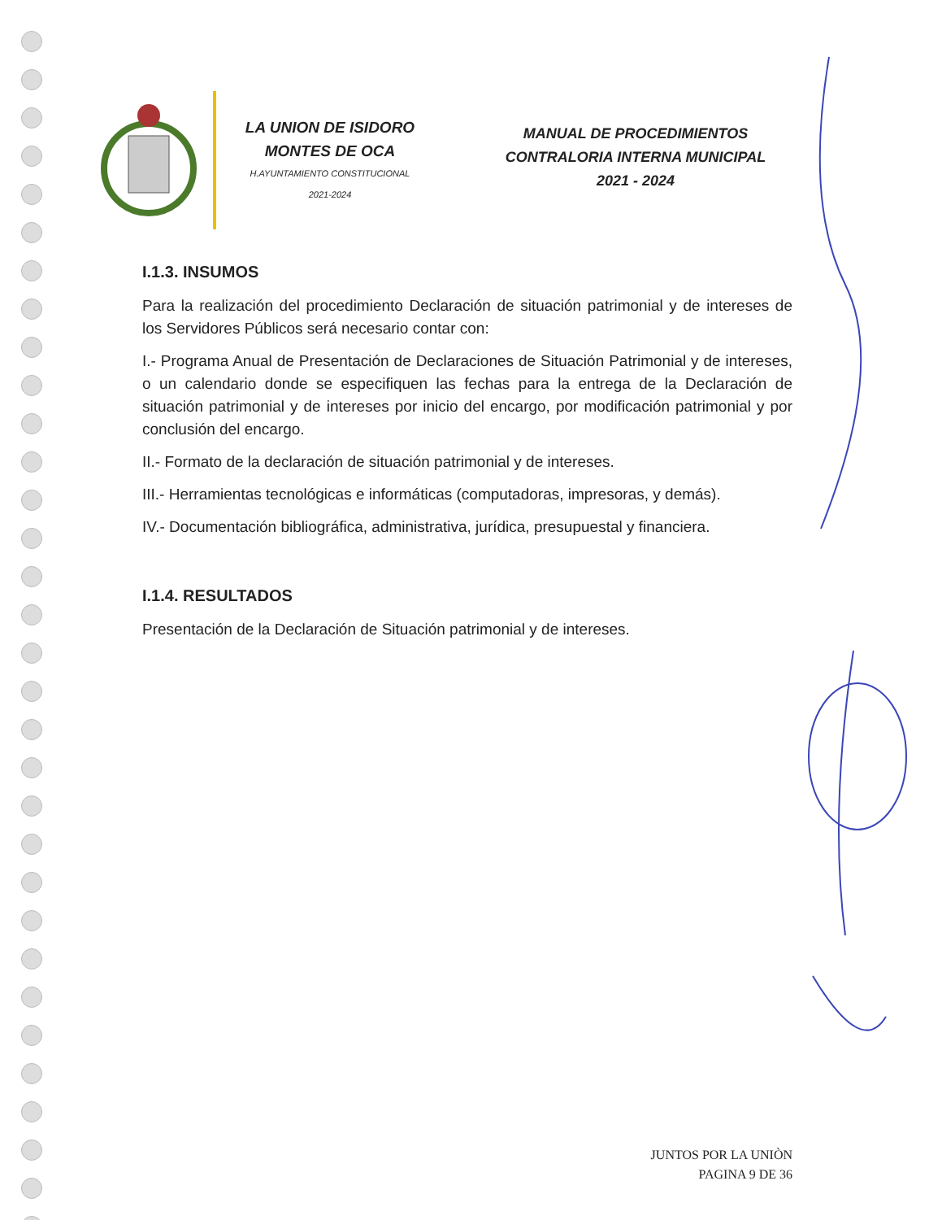LA UNION DE ISIDORO
MONTES DE OCA
H.AYUNTAMIENTO CONSTITUCIONAL
2021-2024
MANUAL DE PROCEDIMIENTOS
CONTRALORIA INTERNA MUNICIPAL
2021 - 2024
I.1.3. INSUMOS
Para la realización del procedimiento Declaración de situación patrimonial y de intereses de los Servidores Públicos será necesario contar con:
I.- Programa Anual de Presentación de Declaraciones de Situación Patrimonial y de intereses, o un calendario donde se especifiquen las fechas para la entrega de la Declaración de situación patrimonial y de intereses por inicio del encargo, por modificación patrimonial y por conclusión del encargo.
II.- Formato de la declaración de situación patrimonial y de intereses.
III.- Herramientas tecnológicas e informáticas (computadoras, impresoras, y demás).
IV.- Documentación bibliográfica, administrativa, jurídica, presupuestal y financiera.
I.1.4. RESULTADOS
Presentación de la Declaración de Situación patrimonial y de intereses.
JUNTOS POR LA UNIÒN
PAGINA 9 DE 36